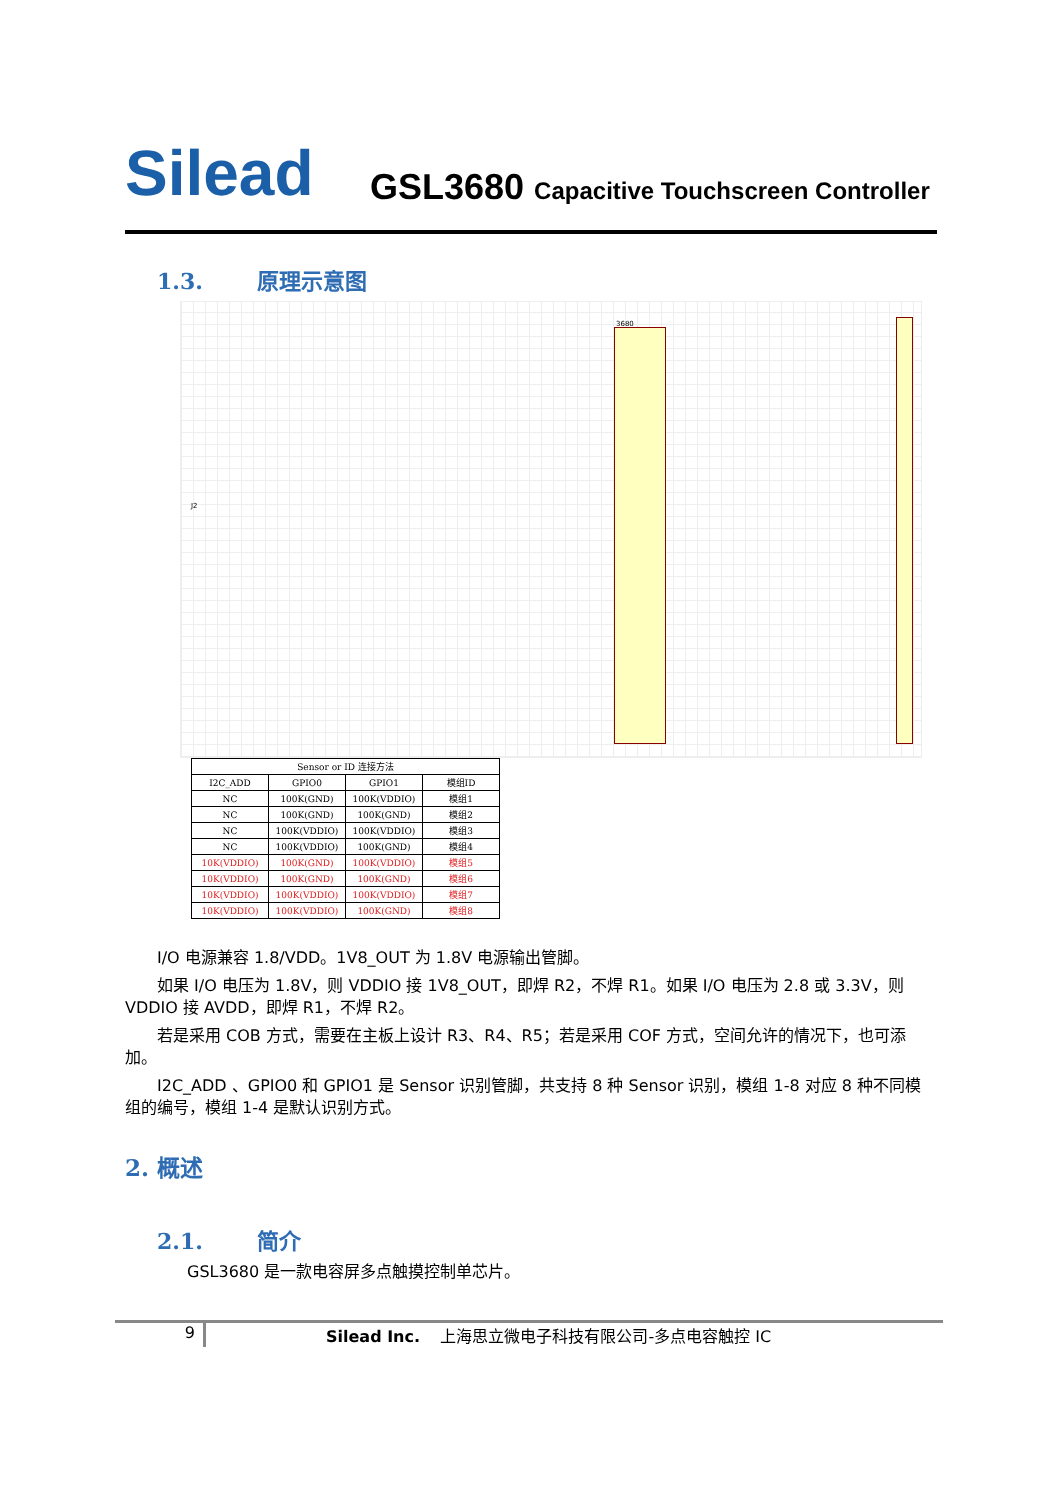Silead
GSL3680 Capacitive Touchscreen Controller
1.3. 原理示意图
J2
3680
| Sensor or ID 连接方法 | | | |
| --- | --- | --- | --- |
| I2C_ADD | GPIO0 | GPIO1 | 模组ID |
| NC | 100K(GND) | 100K(VDDIO) | 模组1 |
| NC | 100K(GND) | 100K(GND) | 模组2 |
| NC | 100K(VDDIO) | 100K(VDDIO) | 模组3 |
| NC | 100K(VDDIO) | 100K(GND) | 模组4 |
| 10K(VDDIO) | 100K(GND) | 100K(VDDIO) | 模组5 |
| 10K(VDDIO) | 100K(GND) | 100K(GND) | 模组6 |
| 10K(VDDIO) | 100K(VDDIO) | 100K(VDDIO) | 模组7 |
| 10K(VDDIO) | 100K(VDDIO) | 100K(GND) | 模组8 |
I/O 电源兼容 1.8/VDD。1V8_OUT 为 1.8V 电源输出管脚。
如果 I/O 电压为 1.8V，则 VDDIO 接 1V8_OUT，即焊 R2，不焊 R1。如果 I/O 电压为 2.8 或 3.3V，则 VDDIO 接 AVDD，即焊 R1，不焊 R2。
若是采用 COB 方式，需要在主板上设计 R3、R4、R5；若是采用 COF 方式，空间允许的情况下，也可添加。
I2C_ADD 、GPIO0 和 GPIO1 是 Sensor 识别管脚，共支持 8 种 Sensor 识别，模组 1-8 对应 8 种不同模组的编号，模组 1-4 是默认识别方式。
2. 概述
2.1. 简介
GSL3680 是一款电容屏多点触摸控制单芯片。
9 Silead Inc. 上海思立微电子科技有限公司-多点电容触控 IC